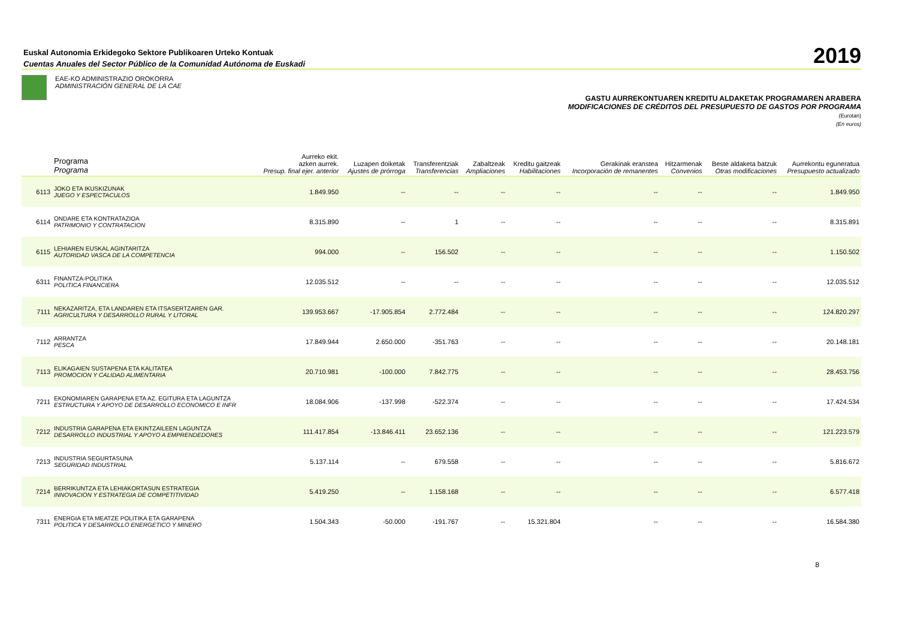Euskal Autonomia Erkidegoko Sektore Publikoaren Urteko Kontuak
Cuentas Anuales del Sector Público de la Comunidad Autónoma de Euskadi
2019
EAE-KO ADMINISTRAZIO OROKORRA
ADMINISTRACIÓN GENERAL DE LA CAE
GASTU AURREKONTUAREN KREDITU ALDAKETAK PROGRAMAREN ARABERA
MODIFICACIONES DE CRÉDITOS DEL PRESUPUESTO DE GASTOS POR PROGRAMA
(Eurotan)
(En euros)
| | Programa Programa | Aurreko ekit. azken aurrek. Presup. final ejer. anterior | Luzapen doiketak Ajustes de prórroga | Transferentziak Transferencias | Zabaltzeak Ampliaciones | Kreditu gaitzeak Habilitaciones | Gerakinak eranstea Incorporación de remanentes | Hitzarmenak Convenios | Beste aldaketa batzuk Otras modificaciones | Aurrekontu eguneratua Presupuesto actualizado |
| --- | --- | --- | --- | --- | --- | --- | --- | --- | --- | --- |
| 6113 | JOKO ETA IKUSKIZUNAK JUEGO Y ESPECTACULOS | 1.849.950 | -- | -- | -- | -- | -- | -- | -- | 1.849.950 |
| 6114 | ONDARE ETA KONTRATAZIOA PATRIMONIO Y CONTRATACION | 8.315.890 | -- | 1 | -- | -- | -- | -- | -- | 8.315.891 |
| 6115 | LEHIAREN EUSKAL AGINTARITZA AUTORIDAD VASCA DE LA COMPETENCIA | 994.000 | -- | 156.502 | -- | -- | -- | -- | -- | 1.150.502 |
| 6311 | FINANTZA-POLITIKA POLITICA FINANCIERA | 12.035.512 | -- | -- | -- | -- | -- | -- | -- | 12.035.512 |
| 7111 | NEKAZARITZA, ETA LANDAREN ETA ITSASERTZAREN GAR. AGRICULTURA Y DESARROLLO RURAL Y LITORAL | 139.953.667 | -17.905.854 | 2.772.484 | -- | -- | -- | -- | -- | 124.820.297 |
| 7112 | ARRANTZA PESCA | 17.849.944 | 2.650.000 | -351.763 | -- | -- | -- | -- | -- | 20.148.181 |
| 7113 | ELIKAGAIEN SUSTAPENA ETA KALITATEA PROMOCION Y CALIDAD ALIMENTARIA | 20.710.981 | -100.000 | 7.842.775 | -- | -- | -- | -- | -- | 28.453.756 |
| 7211 | EKONOMIAREN GARAPENA ETA AZ. EGITURA ETA LAGUNTZA ESTRUCTURA Y APOYO DE DESARROLLO ECONOMICO E INFR | 18.084.906 | -137.998 | -522.374 | -- | -- | -- | -- | -- | 17.424.534 |
| 7212 | INDUSTRIA GARAPENA ETA EKINTZAILEEN LAGUNTZA DESARROLLO INDUSTRIAL Y APOYO A EMPRENDEDORES | 111.417.854 | -13.846.411 | 23.652.136 | -- | -- | -- | -- | -- | 121.223.579 |
| 7213 | INDUSTRIA SEGURTASUNA SEGURIDAD INDUSTRIAL | 5.137.114 | -- | 679.558 | -- | -- | -- | -- | -- | 5.816.672 |
| 7214 | BERRIKUNTZA ETA LEHIAKORTASUN ESTRATEGIA INNOVACION Y ESTRATEGIA DE COMPETITIVIDAD | 5.419.250 | -- | 1.158.168 | -- | -- | -- | -- | -- | 6.577.418 |
| 7311 | ENERGIA ETA MEATZE POLITIKA ETA GARAPENA POLITICA Y DESARROLLO ENERGETICO Y MINERO | 1.504.343 | -50.000 | -191.767 | -- | 15.321.804 | -- | -- | -- | 16.584.380 |
8